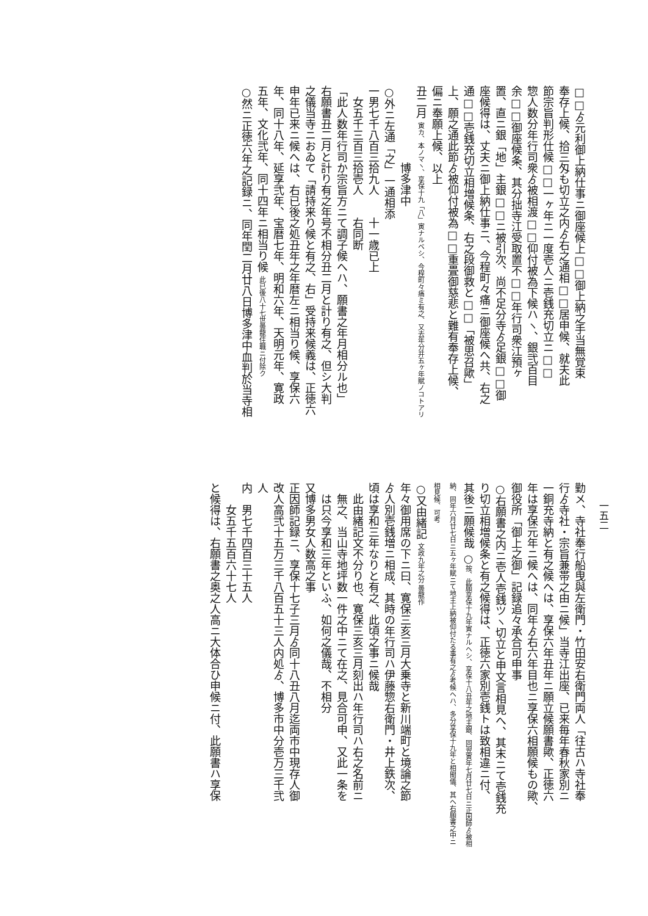一五二
□□ゟ元利御上納仕事ニ御座候上□□御上納之手当無覚束
奉存上候、拾三匁も切立之内ゟ右之通相□□居申候、就夫此
節宗旨判形仕候□□一ヶ年ニ一度壱人ニ壱銭充切立ニ□□
惣人数分年行司衆ゟ被相渡□□仰付被為下候ハヽ、銀弐百目
余□□御座候条、其分拙寺江受取置不□□年行司衆江預ヶ
置、直ニ銀「地」主銀□□ニ被引次、尚不足分寺ゟ足銀□□御
座候得は、丈夫ニ御上納仕事ニ、今程町々痛ニ御座候へ共、右之
通□□壱銭充切立相増候条、右之段御救と□□「被思召歟」
上、願之通此節ゟ被仰付被為□□重畳御慈悲と難有奉存上候、
偏ニ奉願上候、以上
丑二月 寅カ、本ノマヽ、享保十九「八」寅ナルベシ、今程町々痛ミ有之、又去年分并五ヶ年賦ノコトアリ
　　　　　　　博多津中
○外ニ左通「之」一通相添
一男七千八百三拾九人　　十一歳已上
　女五千三百三拾壱人　　右同断
「此人数年行司か宗旨方ニて調子候へハ、願書之年月相分ル也」
右願書丑二月と計り有之年号不相分丑二月と計り有之、但シ大判
之儀当寺ニおゐて「請持来り候と有之、右」受持来候義は、正徳六
申年已来ニ候へは、右已後之処丑年之年暦左ニ相当り候、享保六
年、同十八年、延享弐年、宝暦七年、明和六年、天明元年、寛政
五年、文化弐年、同十四年ニ相当り候 此已後八十七世曇龍住職ニ付除ク
○然ニ正徳六年之記録ニ、同年閏二月廿八日博多津中血判於当寺相
勤メ、寺社奉行船曳與左衛門・竹田安右衛門両人「往古ハ寺社奉
行ゟ寺社・宗旨兼帯之由ニ候」当寺江出座、已来毎年春秋家別ニ
一銅充寺納と有之候へは、享保六年丑年ニ願立候願書歟、正徳六
年は享保元年ニ候へは、同年ゟ右六年目也ニ享保六相願候もの歟、
御役所「御上之御」記録追々承合可申事
○右願書之内ニ壱人壱銭ツヽ切立と申文言相見へ、其末ニて壱銭充
り切立相増候条と有之候得は、正徳六家別壱銭トは致相違ニ付、
其後ニ願候哉 ○按、此願享保十九年寅ナルヘシ、享保十八丑年之地主銀、同翌寅年七月廿七日ニ正因師ゟ被相納、同年六月廿七日ニ五ヶ年賦ニて地主上納被仰付たる事有之ゟ考候へハ、多分享保十九年と相聞儀、其へ右願書之中ニ相見候、可考
○又由緒記 文政九年之分 曇龍作
年々御用席の下ニ曰、寛保三亥三月大乗寺と新川端町と境論之節
ゟ人別壱銭増ニ相成、其時の年行司ハ伊藤惣右衛門・井上鉄次、
頃は享和三年なりと有之、此頃之事ニ候哉
　此由緒記文不分り也、寛保三亥三月刻出ハ年行司ハ右之名前ニ
　無之、当山寺地坪数一件之中ニて在之、見合可申、又此一条を
　は只今享和三年といふ、如何之儀哉、不相分
又博多男女人数高之事
正因師記録ニ、享保十七子三月ゟ同十八丑八月迄両市中現存人御
改人高弐十五万三千八百五十三人内処ゟ、博多市中分壱万三千弐
人
内　男七千四百三十五人
　　女五千五百六十七人
と候得は、右願書之奥之人高ニ大体合ひ申候ニ付、此願書ハ享保